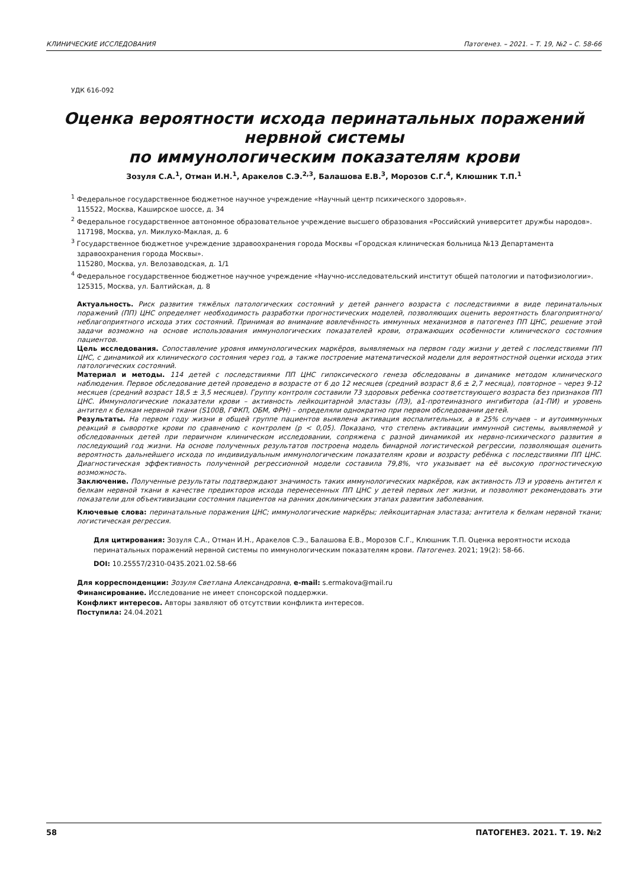КЛИНИЧЕСКИЕ ИССЛЕДОВАНИЯ Патогенез. – 2021. – Т. 19, №2 – С. 58-66
УДК 616-092
Оценка вероятности исхода перинатальных поражений нервной системы
по иммунологическим показателям крови
Зозуля С.А.<sup>1</sup>, Отман И.Н.<sup>1</sup>, Аракелов С.Э.<sup>2,3</sup>, Балашова Е.В.<sup>3</sup>, Морозов С.Г.<sup>4</sup>, Клюшник Т.П.<sup>1</sup>
<sup>1</sup> Федеральное государственное бюджетное научное учреждение «Научный центр психического здоровья».
115522, Москва, Каширское шоссе, д. 34
<sup>2</sup> Федеральное государственное автономное образовательное учреждение высшего образования «Российский университет дружбы народов».
117198, Москва, ул. Миклухо-Маклая, д. 6
<sup>3</sup> Государственное бюджетное учреждение здравоохранения города Москвы «Городская клиническая больница №13 Департамента здравоохранения города Москвы».
115280, Москва, ул. Велозаводская, д. 1/1
<sup>4</sup> Федеральное государственное бюджетное научное учреждение «Научно-исследовательский институт общей патологии и патофизиологии».
125315, Москва, ул. Балтийская, д. 8
Актуальность. Риск развития тяжёлых патологических состояний у детей раннего возраста с последствиями в виде перинатальных поражений (ПП) ЦНС определяет необходимость разработки прогностических моделей, позволяющих оценить вероятность благоприятного/неблагоприятного исхода этих состояний. Принимая во внимание вовлечённость иммунных механизмов в патогенез ПП ЦНС, решение этой задачи возможно на основе использования иммунологических показателей крови, отражающих особенности клинического состояния пациентов.
Цель исследования. Сопоставление уровня иммунологических маркёров, выявляемых на первом году жизни у детей с последствиями ПП ЦНС, с динамикой их клинического состояния через год, а также построение математической модели для вероятностной оценки исхода этих патологических состояний.
Материал и методы. 114 детей с последствиями ПП ЦНС гипоксического генеза обследованы в динамике методом клинического наблюдения. Первое обследование детей проведено в возрасте от 6 до 12 месяцев (средний возраст 8,6 ± 2,7 месяца), повторное – через 9-12 месяцев (средний возраст 18,5 ± 3,5 месяцев). Группу контроля составили 73 здоровых ребенка соответствующего возраста без признаков ПП ЦНС. Иммунологические показатели крови – активность лейкоцитарной эластазы (ЛЭ), а1-протеиназного ингибитора (а1-ПИ) и уровень антител к белкам нервной ткани (S100B, ГФКП, ОБМ, ФРН) – определяли однократно при первом обследовании детей.
Результаты. На первом году жизни в общей группе пациентов выявлена активация воспалительных, а в 25% случаев – и аутоиммунных реакций в сыворотке крови по сравнению с контролем (p < 0,05). Показано, что степень активации иммунной системы, выявляемой у обследованных детей при первичном клиническом исследовании, сопряжена с разной динамикой их нервно-психического развития в последующий год жизни. На основе полученных результатов построена модель бинарной логистической регрессии, позволяющая оценить вероятность дальнейшего исхода по индивидуальным иммунологическим показателям крови и возрасту ребёнка с последствиями ПП ЦНС. Диагностическая эффективность полученной регрессионной модели составила 79,8%, что указывает на её высокую прогностическую возможность.
Заключение. Полученные результаты подтверждают значимость таких иммунологических маркёров, как активность ЛЭ и уровень антител к белкам нервной ткани в качестве предикторов исхода перенесенных ПП ЦНС у детей первых лет жизни, и позволяют рекомендовать эти показатели для объективизации состояния пациентов на ранних доклинических этапах развития заболевания.
Ключевые слова: перинатальные поражения ЦНС; иммунологические маркёры; лейкоцитарная эластаза; антитела к белкам нервной ткани; логистическая регрессия.
Для цитирования: Зозуля С.А., Отман И.Н., Аракелов С.Э., Балашова Е.В., Морозов С.Г., Клюшник Т.П. Оценка вероятности исхода перинатальных поражений нервной системы по иммунологическим показателям крови. Патогенез. 2021; 19(2): 58-66.
DOI: 10.25557/2310-0435.2021.02.58-66
Для корреспонденции: Зозуля Светлана Александровна, e-mail: s.ermakova@mail.ru
Финансирование. Исследование не имеет спонсорской поддержки.
Конфликт интересов. Авторы заявляют об отсутствии конфликта интересов.
Поступила: 24.04.2021
58 ПАТОГЕНЕЗ. 2021. Т. 19. №2